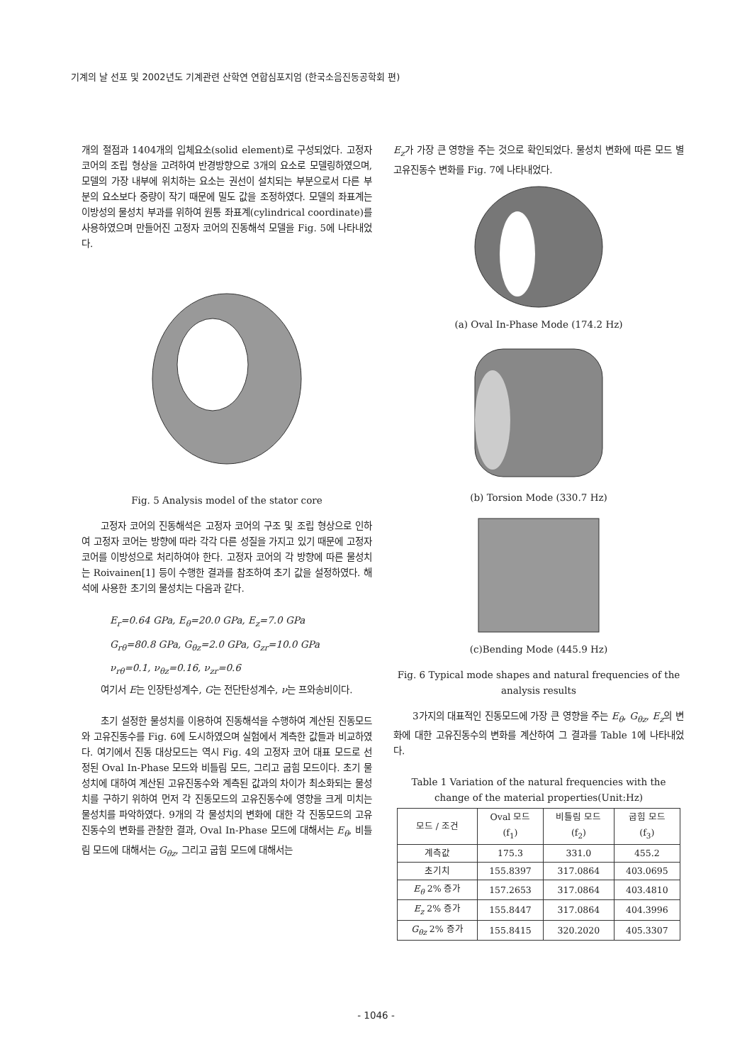기계의 날 선포 및 2002년도 기계관련 산학연 연합심포지엄 (한국소음진동공학회 편)
개의 절점과 1404개의 입체요소(solid element)로 구성되었다. 고정자 코어의 조립 형상을 고려하여 반경방향으로 3개의 요소로 모델링하였으며, 모델의 가장 내부에 위치하는 요소는 권선이 설치되는 부분으로서 다른 부분의 요소보다 중량이 작기 때문에 밀도 값을 조정하였다. 모델의 좌표계는 이방성의 물성치 부과를 위하여 원통 좌표계(cylindrical coordinate)를 사용하였으며 만들어진 고정자 코어의 진동해석 모델을 Fig. 5에 나타내었다.
Fig. 5 Analysis model of the stator core
고정자 코어의 진동해석은 고정자 코어의 구조 및 조립 형상으로 인하여 고정자 코어는 방향에 따라 각각 다른 성질을 가지고 있기 때문에 고정자 코어를 이방성으로 처리하여야 한다. 고정자 코어의 각 방향에 따른 물성치는 Roivainen[1] 등이 수행한 결과를 참조하여 초기 값을 설정하였다. 해석에 사용한 초기의 물성치는 다음과 같다.
E<sub>r</sub>=0.64 GPa, E<sub>θ</sub>=20.0 GPa, E<sub>z</sub>=7.0 GPa
G<sub>rθ</sub>=80.8 GPa, G<sub>θz</sub>=2.0 GPa, G<sub>zr</sub>=10.0 GPa
ν<sub>rθ</sub>=0.1, ν<sub>θz</sub>=0.16, ν<sub>zr</sub>=0.6
여기서 E는 인장탄성계수, G는 전단탄성계수, ν는 프와송비이다.
초기 설정한 물성치를 이용하여 진동해석을 수행하여 계산된 진동모드와 고유진동수를 Fig. 6에 도시하였으며 실험에서 계측한 값들과 비교하였다. 여기에서 진동 대상모드는 역시 Fig. 4의 고정자 코어 대표 모드로 선정된 Oval In-Phase 모드와 비틀림 모드, 그리고 굽힘 모드이다. 초기 물성치에 대하여 계산된 고유진동수와 계측된 값과의 차이가 최소화되는 물성치를 구하기 위하여 먼저 각 진동모드의 고유진동수에 영향을 크게 미치는 물성치를 파악하였다. 9개의 각 물성치의 변화에 대한 각 진동모드의 고유진동수의 변화를 관찰한 결과, Oval In-Phase 모드에 대해서는 E<sub>θ</sub>, 비틀림 모드에 대해서는 G<sub>θz</sub>, 그리고 굽힘 모드에 대해서는
E<sub>z</sub>가 가장 큰 영향을 주는 것으로 확인되었다. 물성치 변화에 따른 모드 별 고유진동수 변화를 Fig. 7에 나타내었다.
(a) Oval In-Phase Mode (174.2 Hz)
(b) Torsion Mode (330.7 Hz)
(c)Bending Mode (445.9 Hz)
Fig. 6 Typical mode shapes and natural frequencies of the analysis results
3가지의 대표적인 진동모드에 가장 큰 영향을 주는 E<sub>θ</sub>, G<sub>θz</sub>, E<sub>z</sub>의 변화에 대한 고유진동수의 변화를 계산하여 그 결과를 Table 1에 나타내었다.
Table 1 Variation of the natural frequencies with the change of the material properties(Unit:Hz)
| 모드 / 조건 | Oval 모드 (f<sub>1</sub>) | 비틀림 모드 (f<sub>2</sub>) | 굽힘 모드 (f<sub>3</sub>) |
| --- | --- | --- | --- |
| 계측값 | 175.3 | 331.0 | 455.2 |
| 초기치 | 155.8397 | 317.0864 | 403.0695 |
| E<sub>θ</sub> 2% 증가 | 157.2653 | 317.0864 | 403.4810 |
| E<sub>z</sub> 2% 증가 | 155.8447 | 317.0864 | 404.3996 |
| G<sub>θz</sub> 2% 증가 | 155.8415 | 320.2020 | 405.3307 |
- 1046 -